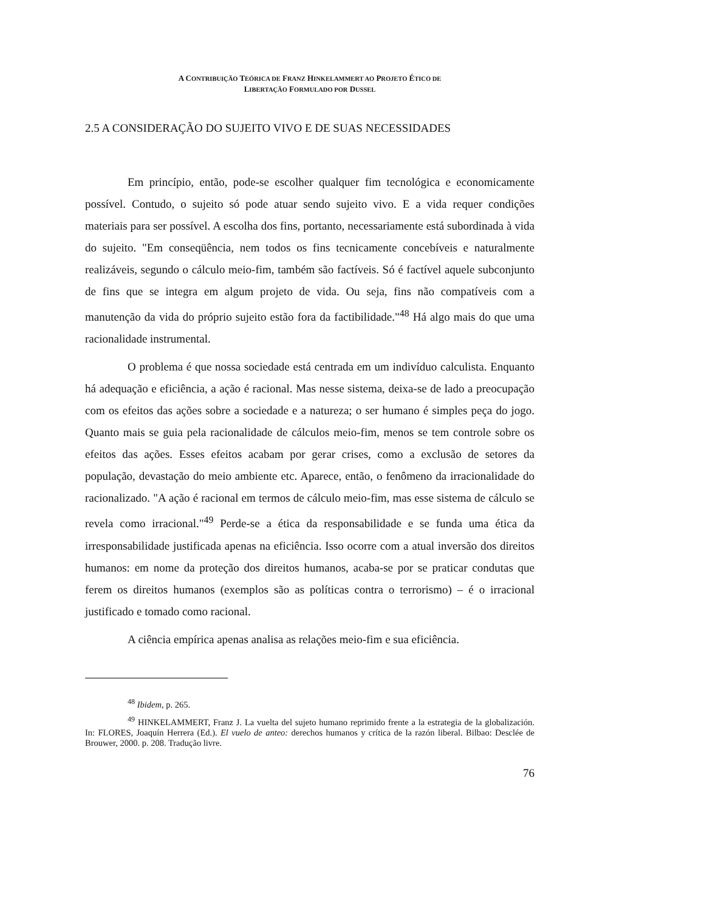A CONTRIBUIÇÃO TEÓRICA DE FRANZ HINKELAMMERT AO PROJETO ÉTICO DE
LIBERTAÇÃO FORMULADO POR DUSSEL
2.5 A CONSIDERAÇÃO DO SUJEITO VIVO E DE SUAS NECESSIDADES
Em princípio, então, pode-se escolher qualquer fim tecnológica e economicamente possível. Contudo, o sujeito só pode atuar sendo sujeito vivo. E a vida requer condições materiais para ser possível. A escolha dos fins, portanto, necessariamente está subordinada à vida do sujeito. "Em conseqüência, nem todos os fins tecnicamente concebíveis e naturalmente realizáveis, segundo o cálculo meio-fim, também são factíveis. Só é factível aquele subconjunto de fins que se integra em algum projeto de vida. Ou seja, fins não compatíveis com a manutenção da vida do próprio sujeito estão fora da factibilidade."<sup>48</sup> Há algo mais do que uma racionalidade instrumental.
O problema é que nossa sociedade está centrada em um indivíduo calculista. Enquanto há adequação e eficiência, a ação é racional. Mas nesse sistema, deixa-se de lado a preocupação com os efeitos das ações sobre a sociedade e a natureza; o ser humano é simples peça do jogo. Quanto mais se guia pela racionalidade de cálculos meio-fim, menos se tem controle sobre os efeitos das ações. Esses efeitos acabam por gerar crises, como a exclusão de setores da população, devastação do meio ambiente etc. Aparece, então, o fenômeno da irracionalidade do racionalizado. "A ação é racional em termos de cálculo meio-fim, mas esse sistema de cálculo se revela como irracional."<sup>49</sup> Perde-se a ética da responsabilidade e se funda uma ética da irresponsabilidade justificada apenas na eficiência. Isso ocorre com a atual inversão dos direitos humanos: em nome da proteção dos direitos humanos, acaba-se por se praticar condutas que ferem os direitos humanos (exemplos são as políticas contra o terrorismo) – é o irracional justificado e tomado como racional.
A ciência empírica apenas analisa as relações meio-fim e sua eficiência.
<sup>48</sup> Ibidem, p. 265.
<sup>49</sup> HINKELAMMERT, Franz J. La vuelta del sujeto humano reprimido frente a la estrategia de la globalización. In: FLORES, Joaquín Herrera (Ed.). El vuelo de anteo: derechos humanos y crítica de la razón liberal. Bilbao: Desclée de Brouwer, 2000. p. 208. Tradução livre.
76